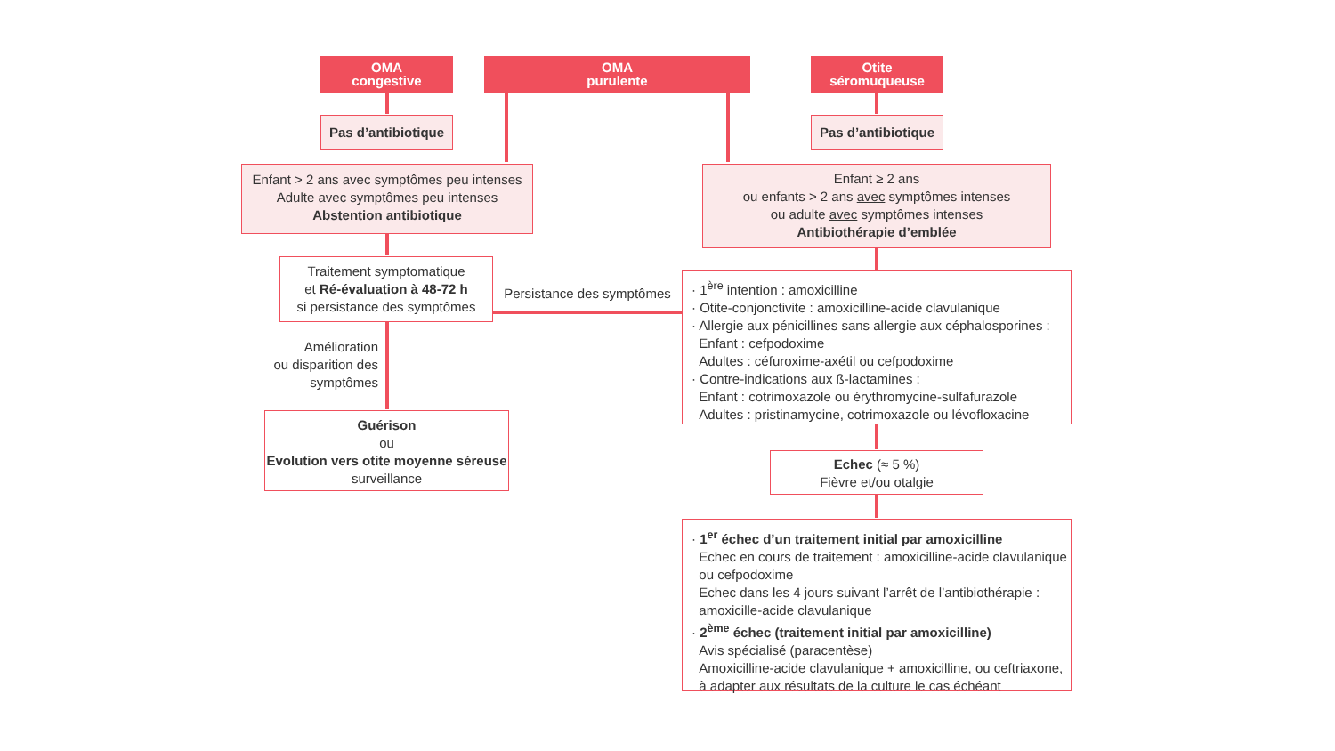OMA
congestive
OMA
purulente
Otite
séromuqueuse
Pas d’antibiotique
Pas d’antibiotique
Enfant > 2 ans avec symptômes peu intenses
Adulte avec symptômes peu intenses
Abstention antibiotique
Enfant ≥ 2 ans
ou enfants > 2 ans avec symptômes intenses
ou adulte avec symptômes intenses
Antibiothérapie d’emblée
Traitement symptomatique
et Ré-évaluation à 48-72 h
si persistance des symptômes
Persistance des symptômes
· 1<sup>ère</sup> intention : amoxicilline
· Otite-conjonctivite : amoxicilline-acide clavulanique
· Allergie aux pénicillines sans allergie aux céphalosporines :
Enfant : cefpodoxime
Adultes : céfuroxime-axétil ou cefpodoxime
· Contre-indications aux ß-lactamines :
Enfant : cotrimoxazole ou érythromycine-sulfafurazole
Adultes : pristinamycine, cotrimoxazole ou lévofloxacine
Amélioration
ou disparition des
symptômes
Guérison
ou
Evolution vers otite moyenne séreuse
surveillance
Echec (≈ 5 %)
Fièvre et/ou otalgie
· 1<sup>er</sup> échec d’un traitement initial par amoxicilline
Echec en cours de traitement : amoxicilline-acide clavulanique
ou cefpodoxime
Echec dans les 4 jours suivant l’arrêt de l’antibiothérapie :
amoxicille-acide clavulanique
· 2<sup>ème</sup> échec (traitement initial par amoxicilline)
Avis spécialisé (paracentèse)
Amoxicilline-acide clavulanique + amoxicilline, ou ceftriaxone,
à adapter aux résultats de la culture le cas échéant